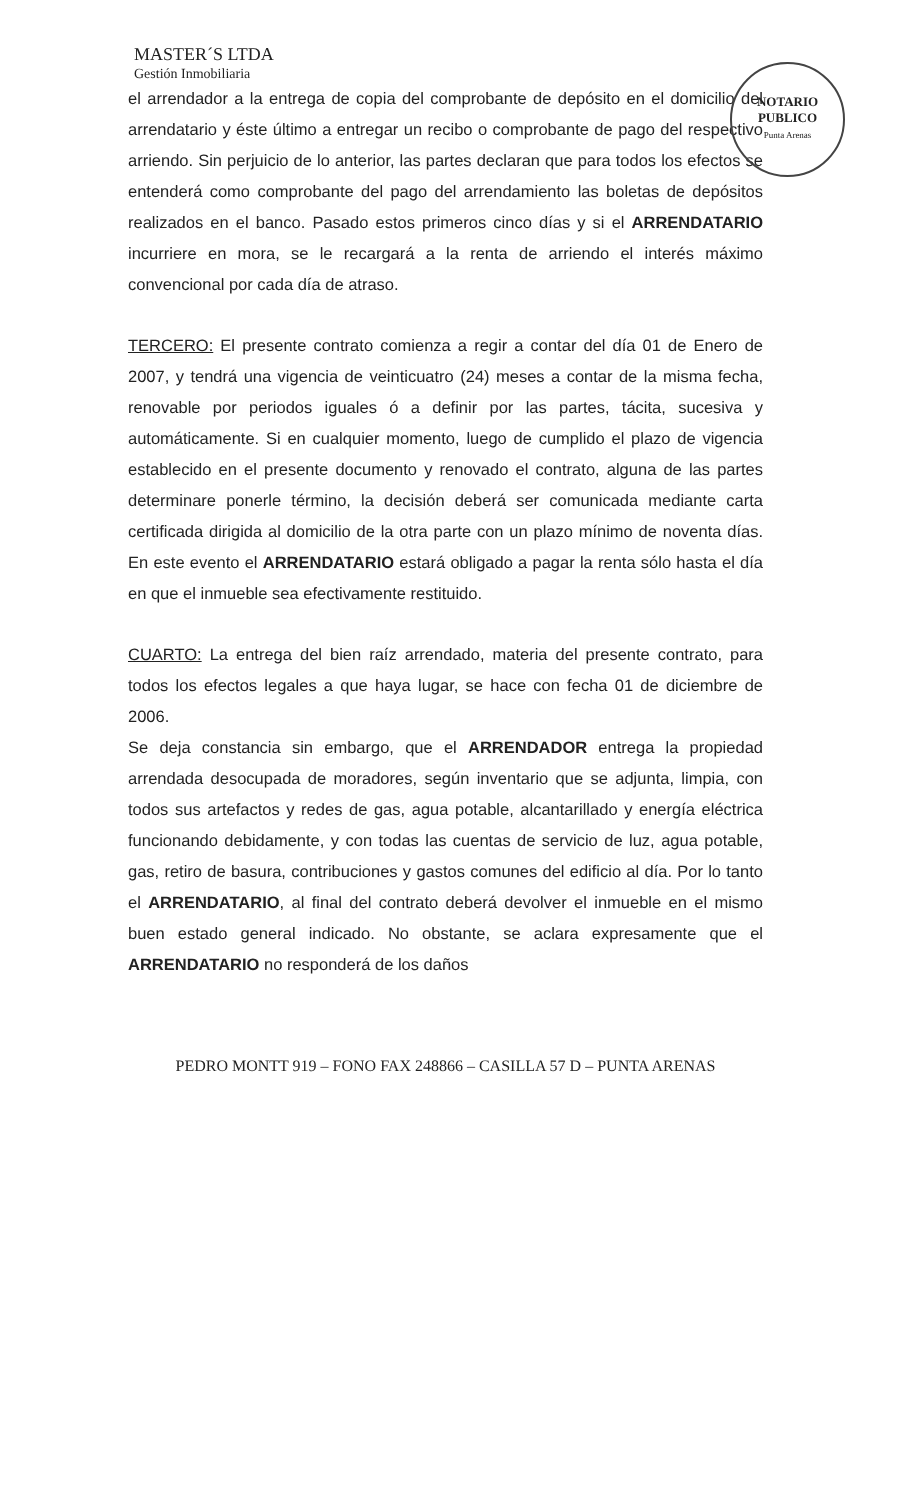NOTARIO
PUBLICO
Punta Arenas
MASTER´S LTDA
Gestión Inmobiliaria
el arrendador a la entrega de copia del comprobante de depósito en el domicilio del arrendatario y éste último a entregar un recibo o comprobante de pago del respectivo arriendo. Sin perjuicio de lo anterior, las partes declaran que para todos los efectos se entenderá como comprobante del pago del arrendamiento las boletas de depósitos realizados en el banco. Pasado estos primeros cinco días y si el ARRENDATARIO incurriere en mora, se le recargará a la renta de arriendo el interés máximo convencional por cada día de atraso.
TERCERO: El presente contrato comienza a regir a contar del día 01 de Enero de 2007, y tendrá una vigencia de veinticuatro (24) meses a contar de la misma fecha, renovable por periodos iguales ó a definir por las partes, tácita, sucesiva y automáticamente. Si en cualquier momento, luego de cumplido el plazo de vigencia establecido en el presente documento y renovado el contrato, alguna de las partes determinare ponerle término, la decisión deberá ser comunicada mediante carta certificada dirigida al domicilio de la otra parte con un plazo mínimo de noventa días. En este evento el ARRENDATARIO estará obligado a pagar la renta sólo hasta el día en que el inmueble sea efectivamente restituido.
CUARTO: La entrega del bien raíz arrendado, materia del presente contrato, para todos los efectos legales a que haya lugar, se hace con fecha 01 de diciembre de 2006.
Se deja constancia sin embargo, que el ARRENDADOR entrega la propiedad arrendada desocupada de moradores, según inventario que se adjunta, limpia, con todos sus artefactos y redes de gas, agua potable, alcantarillado y energía eléctrica funcionando debidamente, y con todas las cuentas de servicio de luz, agua potable, gas, retiro de basura, contribuciones y gastos comunes del edificio al día. Por lo tanto el ARRENDATARIO, al final del contrato deberá devolver el inmueble en el mismo buen estado general indicado. No obstante, se aclara expresamente que el ARRENDATARIO no responderá de los daños
PEDRO MONTT 919 – FONO FAX 248866 – CASILLA 57 D – PUNTA ARENAS